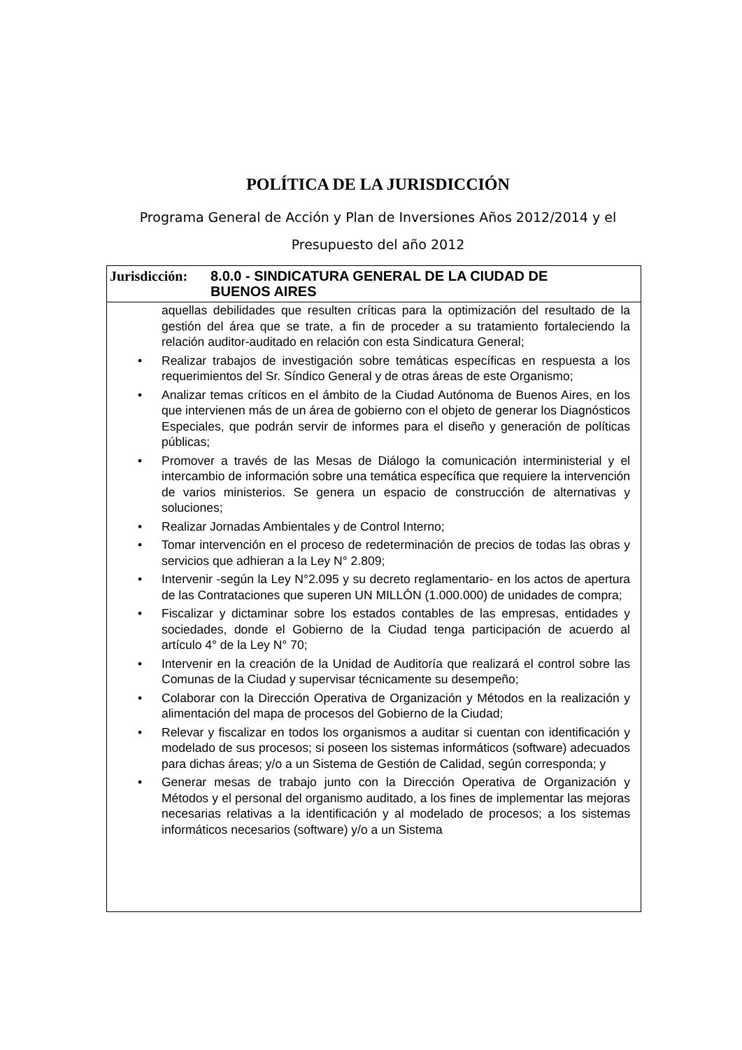POLÍTICA DE LA JURISDICCIÓN
Programa General de Acción y Plan de Inversiones Años 2012/2014 y el Presupuesto del año 2012
Jurisdicción:
8.0.0 - SINDICATURA GENERAL DE LA CIUDAD DE
BUENOS AIRES
aquellas debilidades que resulten críticas para la optimización del resultado de la gestión del área que se trate, a fin de proceder a su tratamiento fortaleciendo la relación auditor-auditado en relación con esta Sindicatura General;
• Realizar trabajos de investigación sobre temáticas específicas en respuesta a los requerimientos del Sr. Síndico General y de otras áreas de este Organismo;
• Analizar temas críticos en el ámbito de la Ciudad Autónoma de Buenos Aires, en los que intervienen más de un área de gobierno con el objeto de generar los Diagnósticos Especiales, que podrán servir de informes para el diseño y generación de políticas públicas;
• Promover a través de las Mesas de Diálogo la comunicación interministerial y el intercambio de información sobre una temática específica que requiere la intervención de varios ministerios. Se genera un espacio de construcción de alternativas y soluciones;
• Realizar Jornadas Ambientales y de Control Interno;
• Tomar intervención en el proceso de redeterminación de precios de todas las obras y servicios que adhieran a la Ley N° 2.809;
• Intervenir -según la Ley N°2.095 y su decreto reglamentario- en los actos de apertura de las Contrataciones que superen UN MILLÓN (1.000.000) de unidades de compra;
• Fiscalizar y dictaminar sobre los estados contables de las empresas, entidades y sociedades, donde el Gobierno de la Ciudad tenga participación de acuerdo al artículo 4° de la Ley N° 70;
• Intervenir en la creación de la Unidad de Auditoría que realizará el control sobre las Comunas de la Ciudad y supervisar técnicamente su desempeño;
• Colaborar con la Dirección Operativa de Organización y Métodos en la realización y alimentación del mapa de procesos del Gobierno de la Ciudad;
• Relevar y fiscalizar en todos los organismos a auditar si cuentan con identificación y modelado de sus procesos; si poseen los sistemas informáticos (software) adecuados para dichas áreas; y/o a un Sistema de Gestión de Calidad, según corresponda; y
• Generar mesas de trabajo junto con la Dirección Operativa de Organización y Métodos y el personal del organismo auditado, a los fines de implementar las mejoras necesarias relativas a la identificación y al modelado de procesos; a los sistemas informáticos necesarios (software) y/o a un Sistema